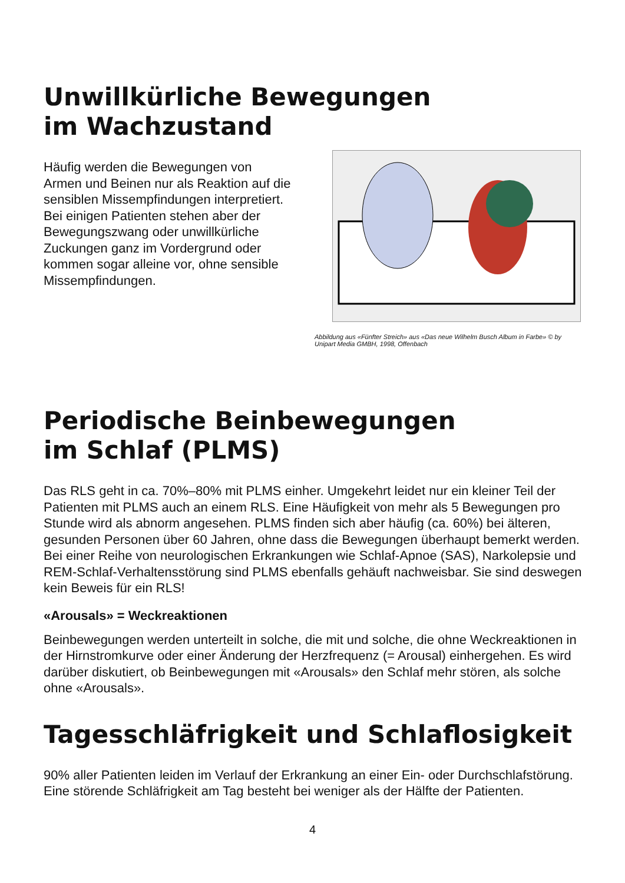Unwillkürliche Bewegungen im Wachzustand
Häufig werden die Bewegungen von Armen und Beinen nur als Reaktion auf die sensiblen Missempfindungen interpretiert. Bei einigen Patienten stehen aber der Bewegungszwang oder unwillkürliche Zuckungen ganz im Vordergrund oder kommen sogar alleine vor, ohne sensible Missempfindungen.
Abbildung aus «Fünfter Streich» aus «Das neue Wilhelm Busch Album in Farbe» © by Unipart Media GMBH, 1998, Offenbach
Periodische Beinbewegungen
im Schlaf (PLMS)
Das RLS geht in ca. 70%–80% mit PLMS einher. Umgekehrt leidet nur ein kleiner Teil der Patienten mit PLMS auch an einem RLS. Eine Häufigkeit von mehr als 5 Bewegungen pro Stunde wird als abnorm angesehen. PLMS finden sich aber häufig (ca. 60%) bei älteren, gesunden Personen über 60 Jahren, ohne dass die Bewegungen überhaupt bemerkt werden. Bei einer Reihe von neuro­logischen Erkrankungen wie Schlaf-Apnoe (SAS), Narkolepsie und REM-Schlaf-Verhaltensstörung sind PLMS ebenfalls gehäuft nachweisbar. Sie sind deswe­gen kein Beweis für ein RLS!
«Arousals» = Weckreaktionen
Beinbewegungen werden unterteilt in solche, die mit und solche, die ohne Weckreaktionen in der Hirnstromkurve oder einer Änderung der Herzfrequenz (= Arousal) einhergehen. Es wird darüber diskutiert, ob Beinbewegungen mit «Arousals» den Schlaf mehr stören, als solche ohne «Arousals».
Tagesschläfrigkeit und Schlaflosigkeit
90% aller Patienten leiden im Verlauf der Erkrankung an einer Ein- oder Durch­schlafstörung. Eine störende Schläfrigkeit am Tag besteht bei weniger als der Hälfte der Patienten.
4